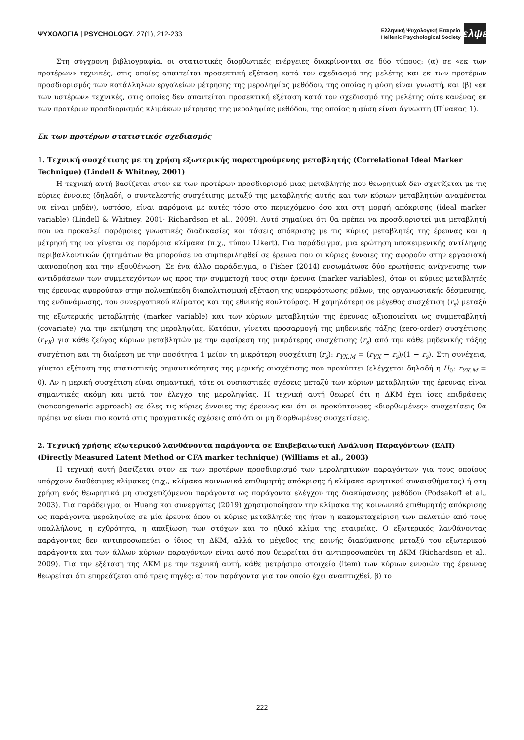ΨΥΧΟΛΟΓΙΑ | PSYCHOLOGY, 27(1), 212-233
Ελληνική Ψυχολογική Εταιρεία
Hellenic Psychological Society
ελψε
Στη σύγχρονη βιβλιογραφία, οι στατιστικές διορθωτικές ενέργειες διακρίνονται σε δύο τύπους: (α) σε «εκ των προτέρων» τεχνικές, στις οποίες απαιτείται προσεκτική εξέταση κατά τον σχεδιασμό της μελέτης και εκ των προτέρων προσδιορισμός των κατάλληλων εργαλείων μέτρησης της μεροληψίας μεθόδου, της οποίας η φύση είναι γνωστή, και (β) «εκ των υστέρων» τεχνικές, στις οποίες δεν απαιτείται προσεκτική εξέταση κατά τον σχεδιασμό της μελέτης ούτε κανένας εκ των προτέρων προσδιορισμός κλιμάκων μέτρησης της μεροληψίας μεθόδου, της οποίας η φύση είναι άγνωστη (Πίνακας 1).
Εκ των προτέρων στατιστικός σχεδιασμός
1. Τεχνική συσχέτισης με τη χρήση εξωτερικής παρατηρούμενης μεταβλητής (Correlational Ideal Marker Technique) (Lindell & Whitney, 2001)
Η τεχνική αυτή βασίζεται στον εκ των προτέρων προσδιορισμό μιας μεταβλητής που θεωρητικά δεν σχετίζεται με τις κύριες έννοιες (δηλαδή, ο συντελεστής συσχέτισης μεταξύ της μεταβλητής αυτής και των κύριων μεταβλητών αναμένεται να είναι μηδέν), ωστόσο, είναι παρόμοια με αυτές τόσο στο περιεχόμενο όσο και στη μορφή απόκρισης (ideal marker variable) (Lindell & Whitney, 2001· Richardson et al., 2009). Αυτό σημαίνει ότι θα πρέπει να προσδιοριστεί μια μεταβλητή που να προκαλεί παρόμοιες γνωστικές διαδικασίες και τάσεις απόκρισης με τις κύριες μεταβλητές της έρευνας και η μέτρησή της να γίνεται σε παρόμοια κλίμακα (π.χ., τύπου Likert). Για παράδειγμα, μια ερώτηση υποκειμενικής αντίληψης περιβαλλοντικών ζητημάτων θα μπορούσε να συμπεριληφθεί σε έρευνα που οι κύριες έννοιες της αφορούν στην εργασιακή ικανοποίηση και την εξουθένωση. Σε ένα άλλο παράδειγμα, ο Fisher (2014) ενσωμάτωσε δύο ερωτήσεις ανίχνευσης των αντιδράσεων των συμμετεχόντων ως προς την συμμετοχή τους στην έρευνα (marker variables), όταν οι κύριες μεταβλητές της έρευνας αφορούσαν στην πολυεπίπεδη διαπολιτισμική εξέταση της υπερφόρτωσης ρόλων, της οργανωσιακής δέσμευσης, της ενδυνάμωσης, του συνεργατικού κλίματος και της εθνικής κουλτούρας. Η χαμηλότερη σε μέγεθος συσχέτιση (r<sub>s</sub>) μεταξύ της εξωτερικής μεταβλητής (marker variable) και των κύριων μεταβλητών της έρευνας αξιοποιείται ως συμμεταβλητή (covariate) για την εκτίμηση της μεροληψίας. Κατόπιν, γίνεται προσαρμογή της μηδενικής τάξης (zero-order) συσχέτισης (r<sub>YX</sub>) για κάθε ζεύγος κύριων μεταβλητών με την αφαίρεση της μικρότερης συσχέτισης (r<sub>s</sub>) από την κάθε μηδενικής τάξης συσχέτιση και τη διαίρεση με την ποσότητα 1 μείον τη μικρότερη συσχέτιση (r<sub>s</sub>): r<sub>YX.M</sub> = (r<sub>YX</sub> − r<sub>s</sub>)/(1 − r<sub>s</sub>). Στη συνέχεια, γίνεται εξέταση της στατιστικής σημαντικότητας της μερικής συσχέτισης που προκύπτει (ελέγχεται δηλαδή η H<sub>0</sub>: r<sub>YX.M</sub> = 0). Αν η μερική συσχέτιση είναι σημαντική, τότε οι ουσιαστικές σχέσεις μεταξύ των κύριων μεταβλητών της έρευνας είναι σημαντικές ακόμη και μετά τον έλεγχο της μεροληψίας. Η τεχνική αυτή θεωρεί ότι η ΔΚΜ έχει ίσες επιδράσεις (noncongeneric approach) σε όλες τις κύριες έννοιες της έρευνας και ότι οι προκύπτουσες «διορθωμένες» συσχετίσεις θα πρέπει να είναι πιο κοντά στις πραγματικές σχέσεις από ότι οι μη διορθωμένες συσχετίσεις.
2. Τεχνική χρήσης εξωτερικού λανθάνοντα παράγοντα σε Επιβεβαιωτική Ανάλυση Παραγόντων (ΕΑΠ) (Directly Measured Latent Method or CFA marker technique) (Williams et al., 2003)
Η τεχνική αυτή βασίζεται στον εκ των προτέρων προσδιορισμό των μεροληπτικών παραγόντων για τους οποίους υπάρχουν διαθέσιμες κλίμακες (π.χ., κλίμακα κοινωνικά επιθυμητής απόκρισης ή κλίμακα αρνητικού συναισθήματος) ή στη χρήση ενός θεωρητικά μη συσχετιζόμενου παράγοντα ως παράγοντα ελέγχου της διακύμανσης μεθόδου (Podsakoff et al., 2003). Για παράδειγμα, οι Huang και συνεργάτες (2019) χρησιμοποίησαν την κλίμακα της κοινωνικά επιθυμητής απόκρισης ως παράγοντα μεροληψίας σε μία έρευνα όπου οι κύριες μεταβλητές της ήταν η κακομεταχείριση των πελατών από τους υπαλλήλους, η εχθρότητα, η απαξίωση των στόχων και το ηθικό κλίμα της εταιρείας. Ο εξωτερικός λανθάνοντας παράγοντας δεν αντιπροσωπεύει ο ίδιος τη ΔΚΜ, αλλά το μέγεθος της κοινής διακύμανσης μεταξύ του εξωτερικού παράγοντα και των άλλων κύριων παραγόντων είναι αυτό που θεωρείται ότι αντιπροσωπεύει τη ΔΚΜ (Richardson et al., 2009). Για την εξέταση της ΔΚΜ με την τεχνική αυτή, κάθε μετρήσιμο στοιχείο (item) των κύριων εννοιών της έρευνας θεωρείται ότι επηρεάζεται από τρεις πηγές: α) τον παράγοντα για τον οποίο έχει αναπτυχθεί, β) το
222